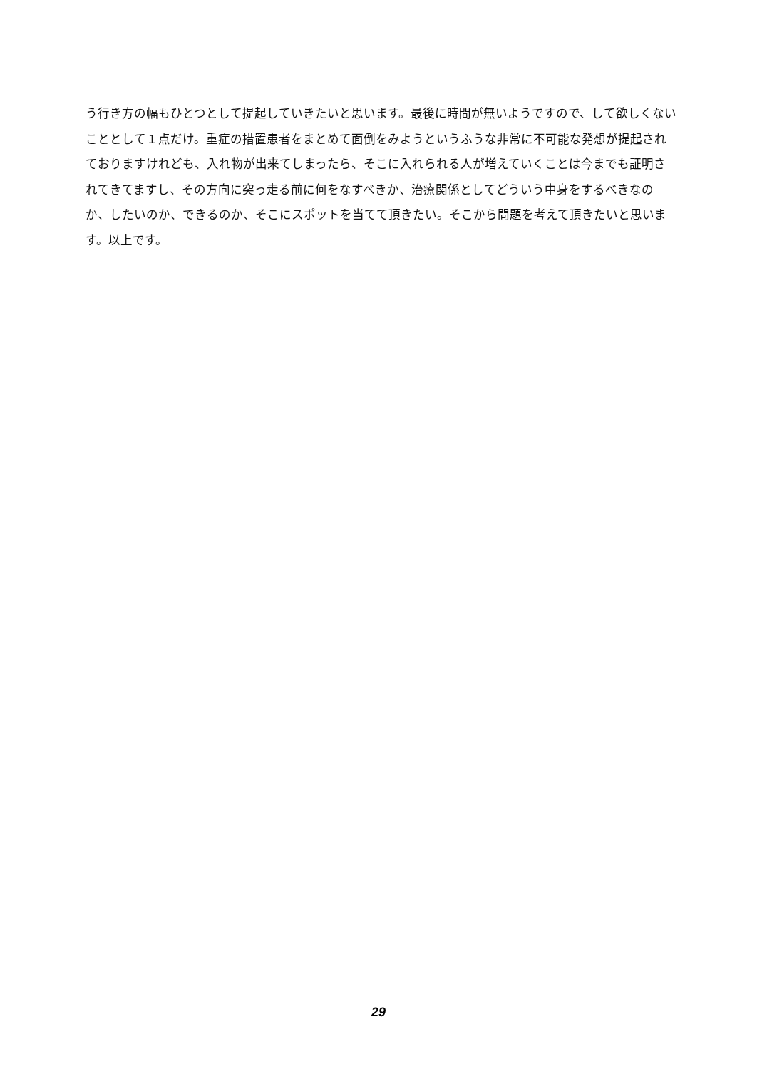う行き方の幅もひとつとして提起していきたいと思います。最後に時間が無いようですので、して欲しくないこととして１点だけ。重症の措置患者をまとめて面倒をみようというふうな非常に不可能な発想が提起されておりますけれども、入れ物が出来てしまったら、そこに入れられる人が増えていくことは今までも証明されてきてますし、その方向に突っ走る前に何をなすべきか、治療関係としてどういう中身をするべきなのか、したいのか、できるのか、そこにスポットを当てて頂きたい。そこから問題を考えて頂きたいと思います。以上です。
29